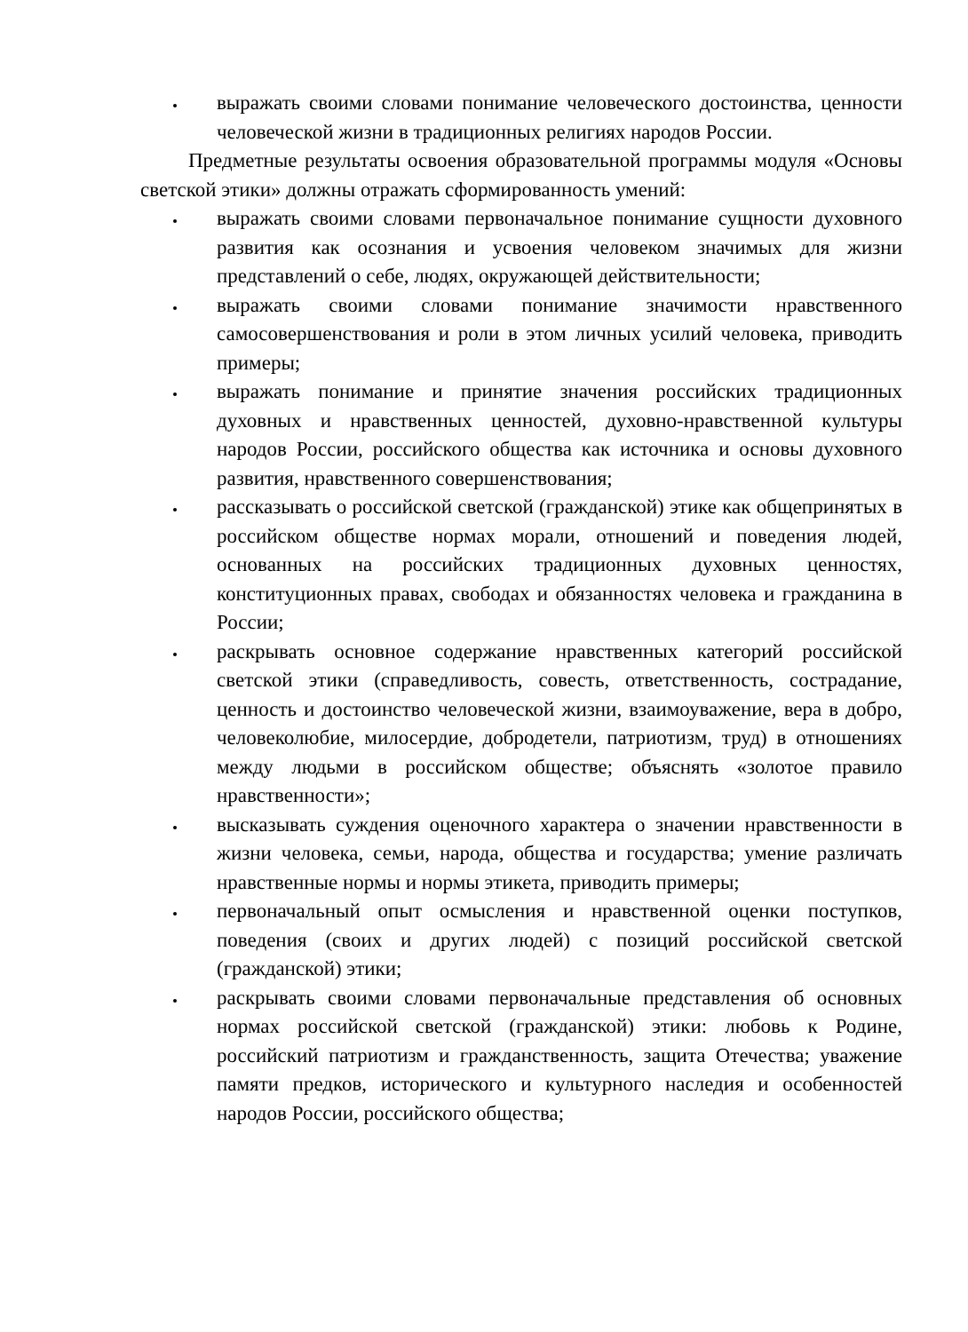выражать своими словами понимание человеческого достоинства, ценности человеческой жизни в традиционных религиях народов России.
Предметные результаты освоения образовательной программы модуля «Основы светской этики» должны отражать сформированность умений:
выражать своими словами первоначальное понимание сущности духовного развития как осознания и усвоения человеком значимых для жизни представлений о себе, людях, окружающей действительности;
выражать своими словами понимание значимости нравственного самосовершенствования и роли в этом личных усилий человека, приводить примеры;
выражать понимание и принятие значения российских традиционных духовных и нравственных ценностей, духовно-нравственной культуры народов России, российского общества как источника и основы духовного развития, нравственного совершенствования;
рассказывать о российской светской (гражданской) этике как общепринятых в российском обществе нормах морали, отношений и поведения людей, основанных на российских традиционных духовных ценностях, конституционных правах, свободах и обязанностях человека и гражданина в России;
раскрывать основное содержание нравственных категорий российской светской этики (справедливость, совесть, ответственность, сострадание, ценность и достоинство человеческой жизни, взаимоуважение, вера в добро, человеколюбие, милосердие, добродетели, патриотизм, труд) в отношениях между людьми в российском обществе; объяснять «золотое правило нравственности»;
высказывать суждения оценочного характера о значении нравственности в жизни человека, семьи, народа, общества и государства; умение различать нравственные нормы и нормы этикета, приводить примеры;
первоначальный опыт осмысления и нравственной оценки поступков, поведения (своих и других людей) с позиций российской светской (гражданской) этики;
раскрывать своими словами первоначальные представления об основных нормах российской светской (гражданской) этики: любовь к Родине, российский патриотизм и гражданственность, защита Отечества; уважение памяти предков, исторического и культурного наследия и особенностей народов России, российского общества;